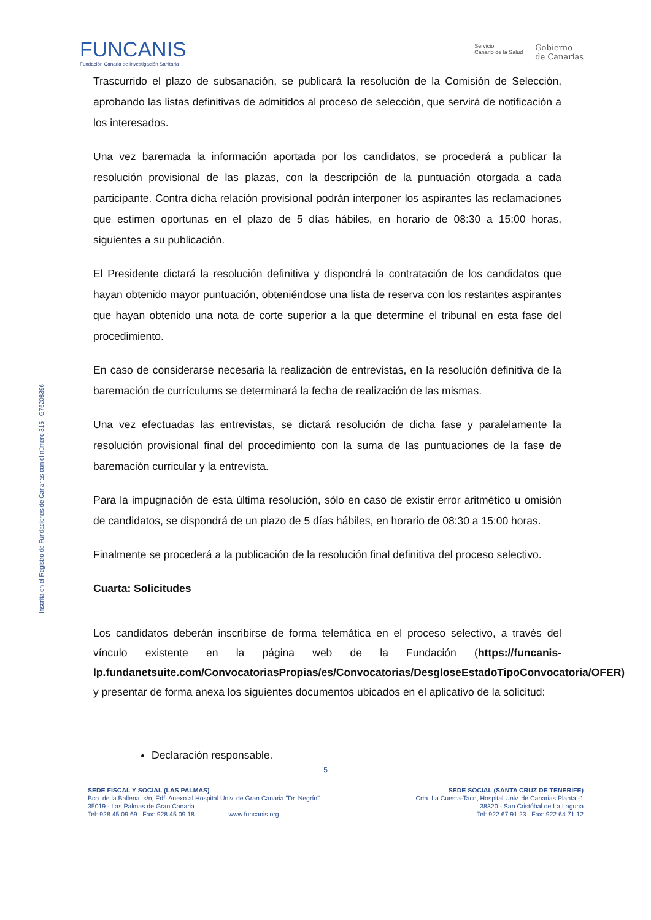FUNCANIS
Fundación Canaria de Investigación Sanitaria
Servicio
Canario de la Salud
Gobierno
de Canarias
Inscrita en el Registro de Fundaciones de Canarias con el número 315 - G76208396
Trascurrido el plazo de subsanación, se publicará la resolución de la Comisión de Selección, aprobando las listas definitivas de admitidos al proceso de selección, que servirá de notificación a los interesados.
Una vez baremada la información aportada por los candidatos, se procederá a publicar la resolución provisional de las plazas, con la descripción de la puntuación otorgada a cada participante. Contra dicha relación provisional podrán interponer los aspirantes las reclamaciones que estimen oportunas en el plazo de 5 días hábiles, en horario de 08:30 a 15:00 horas, siguientes a su publicación.
El Presidente dictará la resolución definitiva y dispondrá la contratación de los candidatos que hayan obtenido mayor puntuación, obteniéndose una lista de reserva con los restantes aspirantes que hayan obtenido una nota de corte superior a la que determine el tribunal en esta fase del procedimiento.
En caso de considerarse necesaria la realización de entrevistas, en la resolución definitiva de la baremación de currículums se determinará la fecha de realización de las mismas.
Una vez efectuadas las entrevistas, se dictará resolución de dicha fase y paralelamente la resolución provisional final del procedimiento con la suma de las puntuaciones de la fase de baremación curricular y la entrevista.
Para la impugnación de esta última resolución, sólo en caso de existir error aritmético u omisión de candidatos, se dispondrá de un plazo de 5 días hábiles, en horario de 08:30 a 15:00 horas.
Finalmente se procederá a la publicación de la resolución final definitiva del proceso selectivo.
Cuarta: Solicitudes
Los candidatos deberán inscribirse de forma telemática en el proceso selectivo, a través del vínculo existente en la página web de la Fundación (https://funcanis-lp.fundanetsuite.com/ConvocatoriasPropias/es/Convocatorias/DesgloseEstadoTipoConvocatoria/OFER) y presentar de forma anexa los siguientes documentos ubicados en el aplicativo de la solicitud:
Declaración responsable.
5
SEDE FISCAL Y SOCIAL (LAS PALMAS)
Bco. de la Ballena, s/n, Edf. Anexo al Hospital Univ. de Gran Canaria "Dr. Negrín"
35019 - Las Palmas de Gran Canaria
Tel: 928 45 09 69 Fax: 928 45 09 18 www.funcanis.org
SEDE SOCIAL (SANTA CRUZ DE TENERIFE)
Crta. La Cuesta-Taco, Hospital Univ. de Canarias Planta -1
38320 - San Cristóbal de La Laguna
Tel: 922 67 91 23 Fax: 922 64 71 12